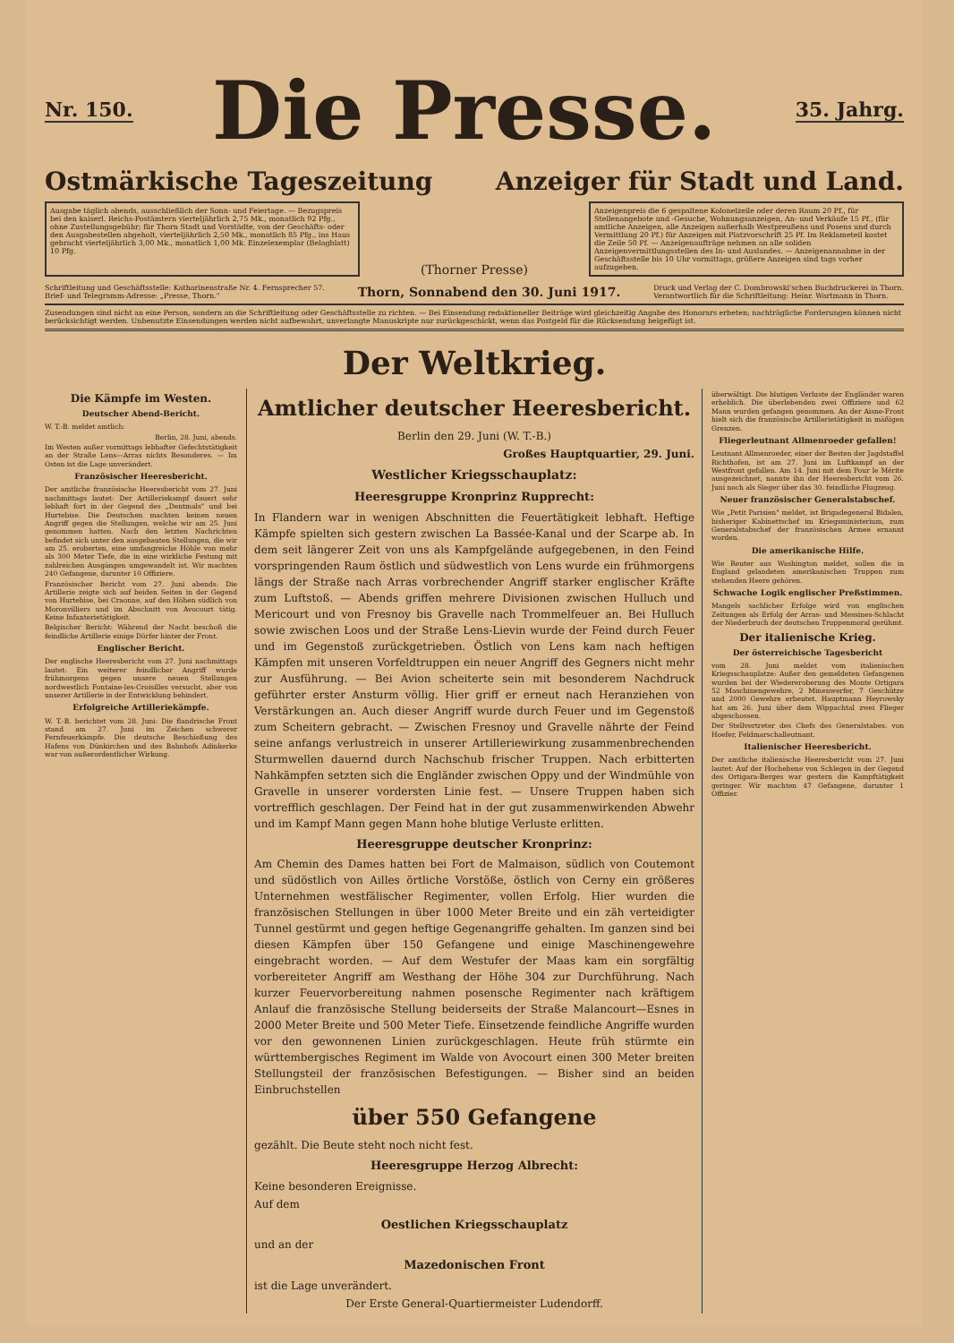Nr. 150.
Die Presse.
35. Jahrg.
Ostmärkische Tageszeitung Anzeiger für Stadt und Land.
Ausgabe täglich abends, ausschließlich der Sonn- und Feiertage. — Bezugspreis bei den kaiserl. Reichs-Postämtern vierteljährlich 2,75 Mk., monatlich 92 Pfg., ohne Zustellungsgebühr; für Thorn Stadt und Vorstädte, von der Geschäfts- oder den Ausgabestellen abgeholt, vierteljährlich 2,50 Mk., monatlich 85 Pfg., ins Haus gebracht vierteljährlich 3,00 Mk., monatlich 1,00 Mk. Einzelexemplar (Belagblatt) 10 Pfg.
(Thorner Presse)
Anzeigenpreis die 6 gespaltene Kolonelzeile oder deren Raum 20 Pf., für Stellenangebote und -Gesuche, Wohnungsanzeigen, An- und Verkäufe 15 Pf., (für amtliche Anzeigen, alle Anzeigen außerhalb Westpreußens und Posens und durch Vermittlung 20 Pf.) für Anzeigen mit Platzvorschrift 25 Pf. Im Reklameteil kostet die Zeile 50 Pf. — Anzeigenaufträge nehmen an alle soliden Anzeigenvermittlungsstellen des In- und Auslandes. — Anzeigenannahme in der Geschäftsstelle bis 10 Uhr vormittags, größere Anzeigen sind tags vorher aufzugeben.
Schriftleitung und Geschäftsstelle: Katharinenstraße Nr. 4. Fernsprecher 57.
Brief- und Telegramm-Adresse: „Presse, Thorn." Thorn, Sonnabend den 30. Juni 1917. Druck und Verlag der C. Dombrowski'schen Buchdruckerei in Thorn.
Verantwortlich für die Schriftleitung: Heinr. Wartmann in Thorn.
Zusendungen sind nicht an eine Person, sondern an die Schriftleitung oder Geschäftsstelle zu richten. — Bei Einsendung redaktioneller Beiträge wird gleichzeitig Angabe des Honorars erbeten; nachträgliche Forderungen können nicht berücksichtigt werden. Unbenutzte Einsendungen werden nicht aufbewahrt, unverlangte Manuskripte nur zurückgeschickt, wenn das Postgeld für die Rücksendung beigefügt ist.
Der Weltkrieg.
Die Kämpfe im Westen.
Deutscher Abend-Bericht.
W. T.-B. meldet amtlich:
Berlin, 28. Juni, abends.
Im Westen außer vormittags lebhafter Gefechtstätigkeit an der Straße Lens—Arras nichts Besonderes. — Im Osten ist die Lage unverändert.
Französischer Heeresbericht.
Der amtliche französische Heeresbericht vom 27. Juni nachmittags lautet: Der Artilleriekampf dauert sehr lebhaft fort in der Gegend des „Dentmals" und bei Hurtebise. Die Deutschen machten keinen neuen Angriff gegen die Stellungen, welche wir am 25. Juni genommen hatten. Nach den letzten Nachrichten befindet sich unter den ausgebauten Stellungen, die wir am 25. eroberten, eine umfangreiche Höhle von mehr als 300 Meter Tiefe, die in eine wirkliche Festung mit zahlreichen Ausgängen umgewandelt ist. Wir machten 240 Gefangene, darunter 10 Offiziere.
Französischer Bericht vom 27. Juni abends: Die Artillerie zeigte sich auf beiden Seiten in der Gegend von Hurtebise, bei Craonne, auf den Höhen südlich von Moronvilliers und im Abschnitt von Avocourt tätig. Keine Infanterietätigkeit.
Belgischer Bericht: Während der Nacht beschoß die feindliche Artillerie einige Dörfer hinter der Front.
Englischer Bericht.
Der englische Heeresbericht vom 27. Juni nachmittags lautet: Ein weiterer feindlicher Angriff wurde frühmorgens gegen unsere neuen Stellungen nordwestlich Fontaine-les-Croisilles versucht, aber von unserer Artillerie in der Entwicklung behindert.
Erfolgreiche Artilleriekämpfe.
W. T.-B. berichtet vom 28. Juni: Die flandrische Front stand am 27. Juni im Zeichen schwerer Fernfeuerkämpfe. Die deutsche Beschießung des Hafens von Dünkirchen und des Bahnhofs Adinkerke war von außerordentlicher Wirkung.
Amtlicher deutscher Heeresbericht.
Berlin den 29. Juni (W. T.-B.)
Großes Hauptquartier, 29. Juni.
Westlicher Kriegsschauplatz:
Heeresgruppe Kronprinz Rupprecht:
In Flandern war in wenigen Abschnitten die Feuertätigkeit lebhaft. Heftige Kämpfe spielten sich gestern zwischen La Bassée-Kanal und der Scarpe ab. In dem seit längerer Zeit von uns als Kampfgelände aufgegebenen, in den Feind vorspringenden Raum östlich und südwestlich von Lens wurde ein frühmorgens längs der Straße nach Arras vorbrechender Angriff starker englischer Kräfte zum Luftstoß. — Abends griffen mehrere Divisionen zwischen Hulluch und Mericourt und von Fresnoy bis Gravelle nach Trommelfeuer an. Bei Hulluch sowie zwischen Loos und der Straße Lens-Lievin wurde der Feind durch Feuer und im Gegenstoß zurückgetrieben. Östlich von Lens kam nach heftigen Kämpfen mit unseren Vorfeldtruppen ein neuer Angriff des Gegners nicht mehr zur Ausführung. — Bei Avion scheiterte sein mit besonderem Nachdruck geführter erster Ansturm völlig. Hier griff er erneut nach Heranziehen von Verstärkungen an. Auch dieser Angriff wurde durch Feuer und im Gegenstoß zum Scheitern gebracht. — Zwischen Fresnoy und Gravelle nährte der Feind seine anfangs verlustreich in unserer Artilleriewirkung zusammenbrechenden Sturmwellen dauernd durch Nachschub frischer Truppen. Nach erbitterten Nahkämpfen setzten sich die Engländer zwischen Oppy und der Windmühle von Gravelle in unserer vordersten Linie fest. — Unsere Truppen haben sich vortrefflich geschlagen. Der Feind hat in der gut zusammenwirkenden Abwehr und im Kampf Mann gegen Mann hohe blutige Verluste erlitten.
Heeresgruppe deutscher Kronprinz:
Am Chemin des Dames hatten bei Fort de Malmaison, südlich von Coutemont und südöstlich von Ailles örtliche Vorstöße, östlich von Cerny ein größeres Unternehmen westfälischer Regimenter, vollen Erfolg. Hier wurden die französischen Stellungen in über 1000 Meter Breite und ein zäh verteidigter Tunnel gestürmt und gegen heftige Gegenangriffe gehalten. Im ganzen sind bei diesen Kämpfen über 150 Gefangene und einige Maschinengewehre eingebracht worden. — Auf dem Westufer der Maas kam ein sorgfältig vorbereiteter Angriff am Westhang der Höhe 304 zur Durchführung. Nach kurzer Feuervorbereitung nahmen posensche Regimenter nach kräftigem Anlauf die französische Stellung beiderseits der Straße Malancourt—Esnes in 2000 Meter Breite und 500 Meter Tiefe. Einsetzende feindliche Angriffe wurden vor den gewonnenen Linien zurückgeschlagen. Heute früh stürmte ein württembergisches Regiment im Walde von Avocourt einen 300 Meter breiten Stellungsteil der französischen Befestigungen. — Bisher sind an beiden Einbruchstellen
über 550 Gefangene
gezählt. Die Beute steht noch nicht fest.
Heeresgruppe Herzog Albrecht:
Keine besonderen Ereignisse.
Auf dem
Oestlichen Kriegsschauplatz
und an der
Mazedonischen Front
ist die Lage unverändert.
Der Erste General-Quartiermeister Ludendorff.
überwältigt. Die blutigen Verluste der Engländer waren erheblich. Die überlebenden zwei Offiziere und 62 Mann wurden gefangen genommen. An der Aisne-Front hielt sich die französische Artillerietätigkeit in mäßigen Grenzen.
Fliegerleutnant Allmenroeder gefallen!
Leutnant Allmenroeder, einer der Besten der Jagdstaffel Richthofen, ist am 27. Juni im Luftkampf an der Westfront gefallen. Am 14. Juni mit dem Pour le Mérite ausgezeichnet, nannte ihn der Heeresbericht vom 26. Juni noch als Sieger über das 30. feindliche Flugzeug.
Neuer französischer Generalstabschef.
Wie „Petit Parisien" meldet, ist Brigadegeneral Bidalen, bisheriger Kabinettschef im Kriegsministerium, zum Generalstabschef der französischen Armee ernannt worden.
Die amerikanische Hilfe.
Wie Reuter aus Washington meldet, sollen die in England gelandeten amerikanischen Truppen zum stehenden Heere gehören.
Schwache Logik englischer Preßstimmen.
Mangels sachlicher Erfolge wird von englischen Zeitungen als Erfolg der Arras- und Messines-Schlacht der Niederbruch der deutschen Truppenmoral gerühmt.
Der italienische Krieg.
Der österreichische Tagesbericht
vom 28. Juni meldet vom italienischen Kriegsschauplatze: Außer den gemeldeten Gefangenen wurden bei der Wiedereroberung des Monte Ortigara 52 Maschinengewehre, 2 Minenwerfer, 7 Geschütze und 2000 Gewehre erbeutet. Hauptmann Heyrowsky hat am 26. Juni über dem Wippachtal zwei Flieger abgeschossen.
Der Stellvertreter des Chefs des Generalstabes. von Hoefer, Feldmarschalleutnant.
Italienischer Heeresbericht.
Der amtliche italienische Heeresbericht vom 27. Juni lautet: Auf der Hochebene von Schlegen in der Gegend des Ortigara-Berges war gestern die Kampftätigkeit geringer. Wir machten 47 Gefangene, darunter 1 Offizier.